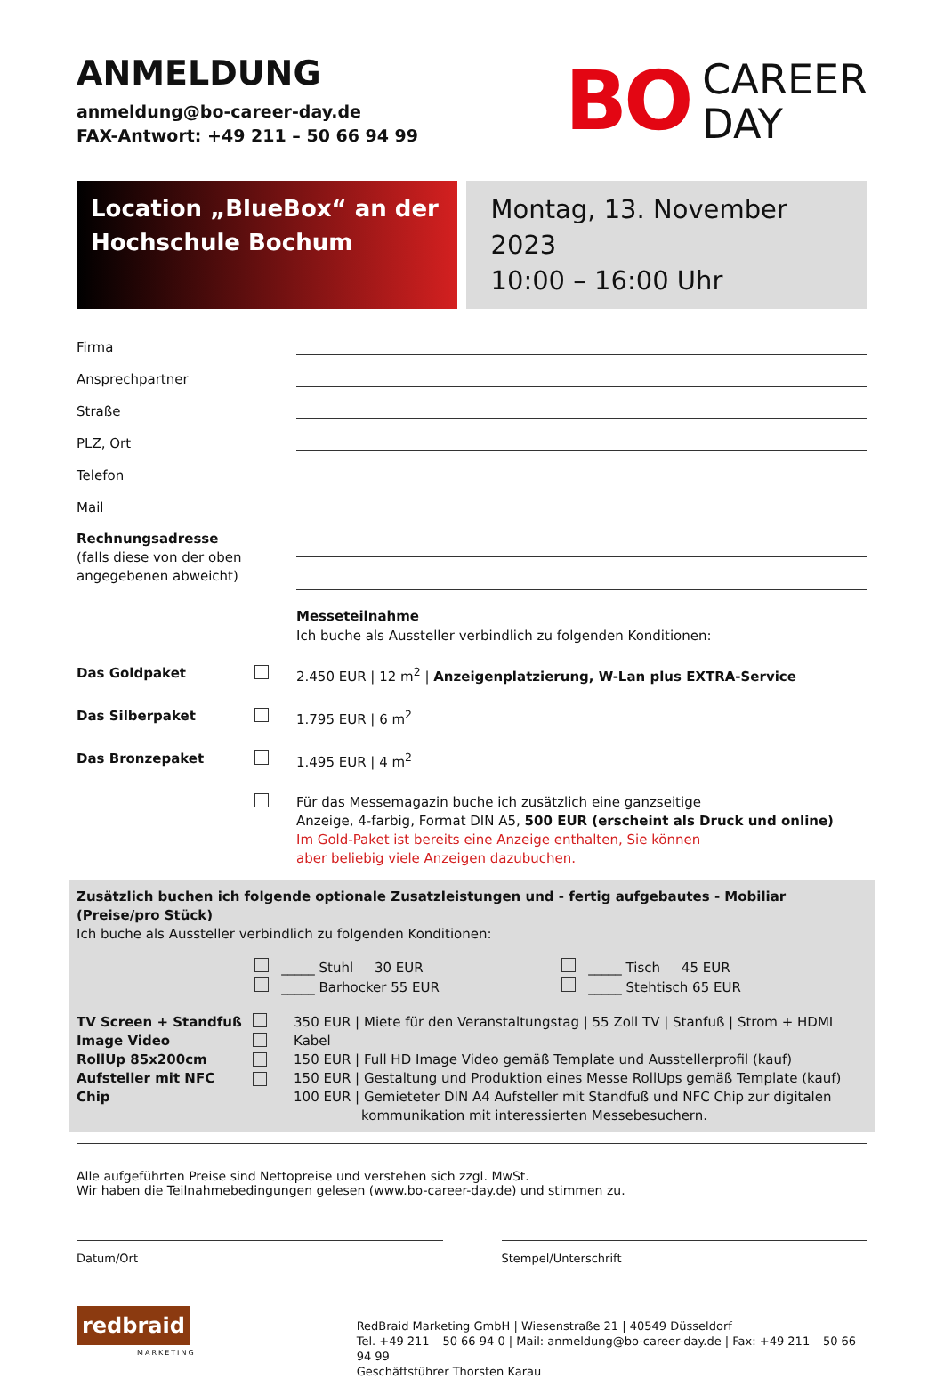ANMELDUNG
anmeldung@bo-career-day.de
FAX-Antwort: +49 211 – 50 66 94 99
BO CAREER
DAY
Location „BlueBox“ an der
Hochschule Bochum
Montag, 13. November 2023
10:00 – 16:00 Uhr
Firma
Ansprechpartner
Straße
PLZ, Ort
Telefon
Mail
Rechnungsadresse
(falls diese von der oben angegebenen abweicht)
Messeteilnahme
Ich buche als Aussteller verbindlich zu folgenden Konditionen:
Das Goldpaket 2.450 EUR | 12 m<sup>2</sup> | Anzeigenplatzierung, W-Lan plus EXTRA-Service
Das Silberpaket 1.795 EUR | 6 m<sup>2</sup>
Das Bronzepaket 1.495 EUR | 4 m<sup>2</sup>
Für das Messemagazin buche ich zusätzlich eine ganzseitige
Anzeige, 4-farbig, Format DIN A5, 500 EUR (erscheint als Druck und online)
Im Gold-Paket ist bereits eine Anzeige enthalten, Sie können
aber beliebig viele Anzeigen dazubuchen.
Zusätzlich buchen ich folgende optionale Zusatzleistungen und - fertig aufgebautes - Mobiliar (Preise/pro Stück)
Ich buche als Aussteller verbindlich zu folgenden Konditionen:
_____ Stuhl 30 EUR
_____ Barhocker 55 EUR
_____ Tisch 45 EUR
_____ Stehtisch 65 EUR
TV Screen + Standfuß
Image Video
RollUp 85x200cm
Aufsteller mit NFC Chip
350 EUR | Miete für den Veranstaltungstag | 55 Zoll TV | Stanfuß | Strom + HDMI Kabel
150 EUR | Full HD Image Video gemäß Template und Ausstellerprofil (kauf)
150 EUR | Gestaltung und Produktion eines Messe RollUps gemäß Template (kauf)
100 EUR | Gemieteter DIN A4 Aufsteller mit Standfuß und NFC Chip zur digitalen
kommunikation mit interessierten Messebesuchern.
Alle aufgeführten Preise sind Nettopreise und verstehen sich zzgl. MwSt.
Wir haben die Teilnahmebedingungen gelesen (www.bo-career-day.de) und stimmen zu.
Datum/Ort Stempel/Unterschrift
redbraid
MARKETING
RedBraid Marketing GmbH | Wiesenstraße 21 | 40549 Düsseldorf
Tel. +49 211 – 50 66 94 0 | Mail: anmeldung@bo-career-day.de | Fax: +49 211 – 50 66 94 99
Geschäftsführer Thorsten Karau